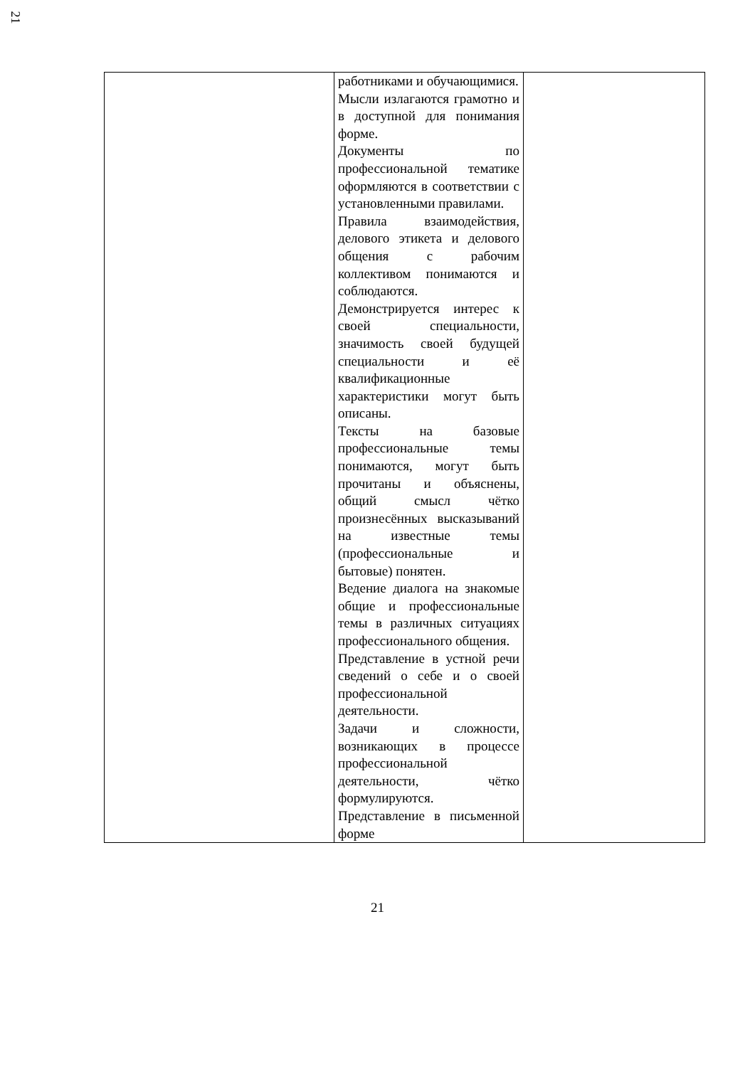21
| | работниками и обучающимися. Мысли излагаются грамотно и в доступной для понимания форме. Документы по профессиональной тематике оформляются в соответствии с установленными правилами. Правила взаимодействия, делового этикета и делового общения с рабочим коллективом понимаются и соблюдаются. Демонстрируется интерес к своей специальности, значимость своей будущей специальности и её квалификационные характеристики могут быть описаны. Тексты на базовые профессиональные темы понимаются, могут быть прочитаны и объяснены, общий смысл чётко произнесённых высказываний на известные темы (профессиональные и бытовые) понятен. Ведение диалога на знакомые общие и профессиональные темы в различных ситуациях профессионального общения. Представление в устной речи сведений о себе и о своей профессиональной деятельности. Задачи и сложности, возникающих в процессе профессиональной деятельности, чётко формулируются. Представление в письменной форме | |
21